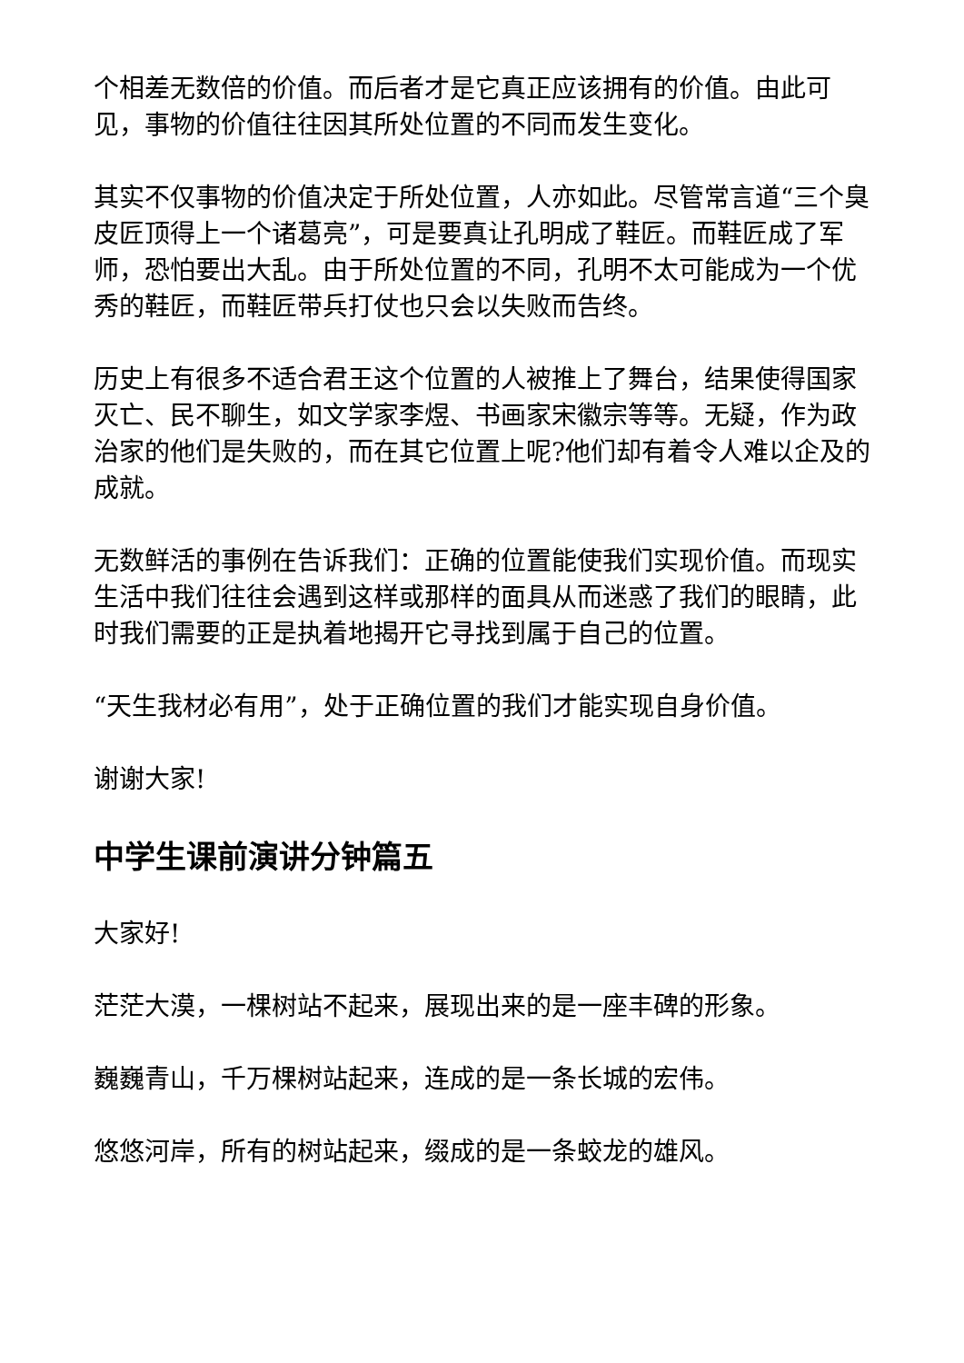个相差无数倍的价值。而后者才是它真正应该拥有的价值。由此可见，事物的价值往往因其所处位置的不同而发生变化。
其实不仅事物的价值决定于所处位置，人亦如此。尽管常言道“三个臭皮匠顶得上一个诸葛亮”，可是要真让孔明成了鞋匠。而鞋匠成了军师，恐怕要出大乱。由于所处位置的不同，孔明不太可能成为一个优秀的鞋匠，而鞋匠带兵打仗也只会以失败而告终。
历史上有很多不适合君王这个位置的人被推上了舞台，结果使得国家灭亡、民不聊生，如文学家李煜、书画家宋徽宗等等。无疑，作为政治家的他们是失败的，而在其它位置上呢?他们却有着令人难以企及的成就。
无数鲜活的事例在告诉我们：正确的位置能使我们实现价值。而现实生活中我们往往会遇到这样或那样的面具从而迷惑了我们的眼睛，此时我们需要的正是执着地揭开它寻找到属于自己的位置。
“天生我材必有用”，处于正确位置的我们才能实现自身价值。
谢谢大家!
中学生课前演讲分钟篇五
大家好!
茫茫大漠，一棵树站不起来，展现出来的是一座丰碑的形象。
巍巍青山，千万棵树站起来，连成的是一条长城的宏伟。
悠悠河岸，所有的树站起来，缀成的是一条蛟龙的雄风。